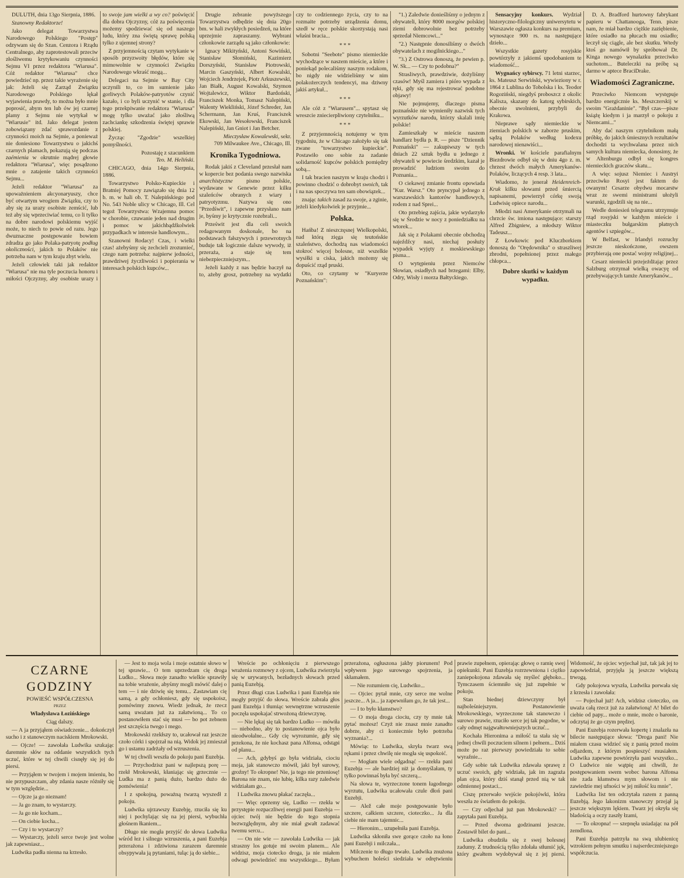DULUTH, dnia 13go Sierpnia, 1886.
Szanowny Redaktorze!
Jako delegat Towarzystwa Narodowego Polskiego "Postęp" odzywam się do Szan. Cenzora i Rządu Centralnego, aby zaprotestowali przeciw złośliwemu krytykowaniu czynności Sejmu VI przez redaktora "Wiarusa". Cóż redaktor "Wiarusa" chce powiedzieć np. przez takie wyrażenie się jak: Jeżeli się Zarząd Związku Narodowego Polskiego lękał wyjawienia prawdy, to można było mnie poprosić, abym ten lub ów jej czarnej plamy z Sejmu nie wytykał w "Wiarusie" itd. Jako delegat jestem zobowiązany zdać sprawozdanie z czynności moich na Sejmie, a ponieważ nie doniesiono Towarzystwu o jakichś czarnych plamach, pokazują się podczas zaémienia w okrutnie mądrej głowie redaktora "Wiarusa", więc posądzono mnie o zatajenie takich czynności Sejmu...
Jeżeli redaktor "Wiarusa" za upoważnieniem akcyonaryuszy, chce być otwartym wrogiem Związku, czy to aby się za urazy osobiste zemścić, lub też aby się wprzeciwiać temu, co li tylko na dobre narodowi polskiemu wyjść może, to niech to powie od razu. Jego dwuznaczne postępowanie bowiem zdradza go jako Polaka-patryotę podług okoliczności, jakich to Polaków nie potrzeba nam w tym kraju zbyt wielu.
Jeżeli człowiek taki jak redaktor "Wiarusa" nie ma tyle poczucia honoru i miłości Ojczyzny, aby osobiste urazy i to swoje jam wielki a wy co? poświęcić dla dobra Ojczyzny, cóż za poświęcenia możemy spodziewać się od naszego ludu, który zna świętą sprawę polską tylko z ujemnej strony?
Z przyjemnością czytam wytykanie w sposób przyzwoity błędów, które się mimowolnie w czynności Związku Narodowego wkraść mogą...
Delegaci na Sejmie w Bay City uczynili to, co im sumienie jako gorliwych Polaków-patryotów czynić kazało, i co byli uczynić w stanie, i dla tego przekpiwanie redaktora "Wiarusa" mogę tylko uważać jako złośliwą zachciankę szkodzenia świętej sprawie polskiej.
Życząc "Zgodzie" wszelkiej pomyślności.
Pozostaję z szacunkiem
Teo. M. Heliński.
CHICAGO, dnia 14go Sierpnia, 1886.
Towarzystwo Polsko-Kupieckie i Bratniej Pomocy zawiązało się dnia 12 b. m. w hali ob. T. Nalepińskiego pod No. 543 Noble ulicy w Chicago, Ill. Cel tegoż Towarzystwa: Wzajemna pomoc w chorobie, czuwanie jeden nad drugim i pomoc w jakichbądźkolwiek przypadkach w interesie handlowym...
Szanowni Rodacy! Czas, i wielki czas! ażebyśmy się zechcieli zrozumieć, czego nam potrzeba: najpierw jedności, prawdziwej życzliwości i popierania w interesach polskich kupców...
Drugie zebranie powyższego Towarzystwa odbędzie się dnia 20go bm. w hali zwykłych posiedzeń, na które uprzejmie zapraszamy. Wybrani członkowie zarządu są jako członkowie:
Ignacy Mikityński, Antoni Sowiński, Stanisław Słomiński, Kazimierz Dorszyński, Stanisław Piotrowski, Marcin Gaszyński, Albert Kowalski, Wojciech Jendrzejek, Piotr Arkuszewski, Jan Białk, August Kowalski, Szymon Wojtalewicz, Wiktor Bardoński, Franciszek Monka, Tomasz Nalepiński, Walenty Wiekliński, Józef Schreder, Jan Schermann, Jan Kruś, Franciszek Ekowski, Jan Wesołowski, Franciszek Nalepiński, Jan Gniot i Jan Betcher.
Mieczysław Kowalewski, sekr.
709 Milwaukee Ave., Chicago, Ill.
Kronika Tygodniowa.
Rodak jakiś z Cleveland przesłał nam w kopercie bez podania swego nazwiska anarchistyczne pismo polskie, wydawane w Genewie przez kilku szaleńców obranych z wiary i patryotyzmu. Nazywa się ono "Przedświt", i zapewne przysłano nam je, byśmy je krytycznie rozebrali...
Prześwit jest dla celi swoich redagowanym doskonale, bo na podstawach fałszywych i przewrotnych buduje tak logicznie dalsze wywody, iż przeraża, a staje się tem niebezpieczniejszym...
Jeżeli każdy z nas będzie baczył na to, ażeby grosz, potrzebny na wydatki czy to codziennego życia, czy to na rozmaite potrzeby urządzenia domu, szedł w ręce polskie skorzystają nasi właśni bracia...
* * *
Sobotni "Seebote" pismo niemieckie wychodzące w naszem mieście, a które i poniekąd polecaliśmy naszym rodakom, bo nigdy nie widzieliśmy w nim polakożerczych tendencyi, ma dziwny jakiś artykuł...
* * *
Ale cóż z "Wiarusem"... spytasz się wreszcie zniecierpliwiony czytelniku...
* * *
Z przyjemnością notujemy w tym tygodniu, że w Chicago założyło się tak zwane "towarzystwo kupieckie". Postawiło ono sobie za zadanie solidarność kupców polskich pomiędzy sobą...
I tak bracien naszym w kraju chodzi i powinno chodzić o dobrobyt swoich, tak i na nas spoczywa ten sam obowiązek...
znając takich zasad za swoje, a zginie, jeżeli kiedykolwiek je przyjmie...
Polska.
Hańba! Z nieszczęsnej Wielkopolski, nad którą zięga się teutońskie szaleństwo, dochodzą nas wiadomości stokroć więcej bolesne, niż wszelkie wysiłki u ciska, jakich możemy się dopuścić rząd pruski.
Oto, co czytamy w "Kuryerze Poznańskim":
"1.) Zaledwie donieśliśmy o jednym z obywateli, który 8000 morgów polskiej ziemi dobrowolnie bez potrzeby sprzedał Niemcowi..."
"2.) Następnie donosiliśmy o dwóch obywatelach z mogilnickiego..."
"3.) Z Ostrowa donoszą, że pewien p. W. Sk... — Czy to podobna?"
Strasliwych, prawdziwie, dożyliśmy czasów! Myśl zamiera i pióro wypada z ręki, gdy się ma rejestrować podobne objawy!
Nie pojmujemy, dlaczego pisma poznańskie nie wymieniły nazwisk tych wyrzutków narodu, którzy skalali imię polskie!
Zamieszkały w mieście naszem handlarz bydła p. R. — pisze "Dziennik Poznański" — zakupiwszy w tych dniach 22 sztuk bydła u jednego z obywateli w powiecie średzkim, kazał je prowadzić ludziom swoim do Poznania...
O ciekawej zmianie frontu opowiada "Kur. Warsz." Oto pryncypał jednego z warszawskich kantorów handlowych, rodem z nad Sprei...
Oto przebieg zajścia, jakie wydarzyło się w Środzie w nocy z poniedziałku na wtorek...
Jak się z Polakami obecnie obchodzą najeźdźcy nasi, niechaj posłuży wypadek wyjęty z moskiewskiego pisma...
O wytępieniu przez Niemców Słowian, osiadłych nad brzegami: Elby, Odry, Wisły i morza Bałtyckiego.
Sensacyjny konkurs. Wydział historyczno-filologiczny uniwersytetu w Warszawie ogłasza konkurs na premium, wynoszące 900 rs. na następujące dzieło...
Wszystkie gazety rosyjskie powtórzyły z jakiemś upodobaniem te wiadomość...
Wygnańcy sybirscy. 71 letni starzec, ks. Mateusz Serwiński, wywieziony w r. 1864 z Lublina do Tobolska i ks. Teodor Rogoziński, niegdyś proboszcz z okolic Kalisza, skazany do katorg sybirskich, obecnie uwolnieni, przybyli do Krakowa.
Nieprawe sądy niemieckie w ziemiach polskich w zaborze pruskim, sądzą Polaków według kodexu narodowej nienawiści...
Wronki. W kościele parafialnym Biezdrowie odbył się w dniu 4go z. m. chrzest dwóch małych Amerykanów-Polaków, liczących 4 resp. 3 lata...
Wiadomo, że jenerał Heidenreich-Kruk kilku słowami przed śmiercią napisanemi, powierzył córkę swoją Ludwisię opiece narodu...
Młodzi nasi Amerykanie otrzymali na chrzcie św. imiona następujące: starszy Alfred Zbigniew, a młodszy Wiktor Tadeusz...
Z Łowkowic pod Kluczborkiem donoszą do "Orędownika" o straszliwej zbrodni, popełnionej przez małego chłopca...
Dobre skutki w każdym wypadku.
D. A. Bradford hurtowny fabrykant papieru w Chattanooga, Tenn. pisze nam, że miał bardzo ciężkie zaziębienie, które osiadło na płucach mu osiadło; leczył się ciągle, ale bez skutku. Wtedy ktoś go namówił by spróbował Dr. Kinga nowego wynalazku przeciwko suchotom... Buteleczki na próbę są darmo w aptece BraciDrake.
Wiadomości Zagraniczne.
Przeciwko Niemcom występuje bardzo energicznie ks. Meszczerskij w swoim "Grażdaninie". "Był czas—pisze książę kiedym i ja marzył o pokoju z Niemcami..."
Aby dać naszym czytelnikom małą próbkę, do jakich śmiesznych rezultatów dochodzi ta wychwalana przez nich samych kultura niemiecka, donosimy, że w Altenburgu odbył się kongres niemieckich graczów skatu...
A więc sojusz Niemiec i Austryi przeciwko Rosyi jest faktem do owanym! Cesarze obydwu mocarstw wraz ze swemi ministrami ułożyli warunki, zgodzili się na nie...
Wedle doniesień telegramu utrzymuje rząd rosyjski w każdym mieście i miasteczku bułgarskim płatnych agentów i szpiegów...
W Belfast, w Irlandyi rozruchy jeszcze nieskończone, owszem przybierają one postać wojny religijnej...
Cesarz niemiecki przejeżdżając przez Salzburg otrzymał wielką owacyę od przebywających tamże Amerykanów...
CZARNE GODZINY
POWIEŚĆ WSPÓŁCZESNA
PRZEZ
Władysława Łozińskiego
Ciąg dalszy.
— A ja przyjąłem oświadczenie... dokończył sucho i z stanowczym naciskiem Mrokowski.
— Ojcze! — zawołała Ludwika szukając daremnie słów na oddanie wszystkich tych uczuć, które w tej chwili cisnęły się jej do piersi.
— Przyjąłem w twojem i mojem imieniu, bo nie przypuszczam, aby zdania nasze różniły się w tym względzie...
— Ojcze ja go nieznam!
— Ja go znam, to wystarczy.
— Ja go nie kocham...
— On ciebie kocha...
— Czy i to wystarczy?
— Wystarczy, jeżeli serce twoje jest wolne jak zapewniasz...
Ludwika padła nienna na krzesło.
— Jest to moja wola i moje ostatnie słowo w tej sprawie... O tem uprzedzam cię droga Ludko... Słowa moje zanadto wielkie sprawiły na tobie wrażenie, abyśmy mogli mówić dalej o tem — i nie dziwię się temu... Zastawiam cię samą, a gdy ochłoniesz, gdy się uspokoisz, pomówimy znowu. Wiedz jednak, że rzecz samą uważam już za załatwioną... To co postanowiłem stać się musi — bo pot zebnem jest szczęścia twego i mego.
Mrokowski rzekłszy to, ucałował raz jeszcze czoło córki i spojrzał na nią. Widok jej zmieszał go i ustamu zadrżały od wzruszenia.
W tej chwili weszła do pokoju pani Euzebja.
— Przychodzisz pani w najlepszą porę — rzekł Mrokowski, kłaniając się grzecznie — Ludka ma z panią dużo, bardzo dużo do pomówienia!
I z spokojną, poważną twarzą wyszedł z pokoju.
Ludwika ujrzawszy Euzebję, rzuciła się ku niej i pochylając się na jej piersi, wybuchła głośnem łkaniem...
Długo nie mogła przyjść do słowa Ludwika wśród łez i silnego wzruszenia, a pani Euzebja przerażona i zdziwiona zarazem daremnie obsypywała ją pytaniami, tuląc ją do siebie...
Wreście po ochłonięciu z pierwszego wrażenia rozmowy z ojcem, Ludwika zwierzyła się w urywanych, bezładnych słowach przed panią Euzebją.
Przez długi czas Ludwika i pani Euzebja nie mogły przyjść do słowa. Wreście zabrała głos pani Euzebja i tłumiąc wewnętrzne wzruszenie poczęła uspokajać strwożoną dziewczynę.
— Nie lękaj się tak bardzo Ludko — mówiła — niebodno, aby to postanowienie ojca było nieodwołalne... Gdy cię wyrozumie, gdy się przekona, że nie kochasz pana Alfonsa, odstąpi od planu...
— Ach, gdybyś go była widziała, ciociu moja, jak stanowczo mówił, jaki był surowy, groźny! To okropne! Nie, ja tego nie przeniosę! Barona nie znam, nie lubię, kilka razy zaledwie widziałam go...
I Ludwika znowu płakać zaczęła...
— Więc oprzemy się, Ludko — rzekła w przystępie rozpaczliwej energji pani Euzebja — ojciec twój nie będzie do tego stopnia bezwzględnym, aby nie miał gwałt zadawać twemu sercu...
— On nie wie — zawołała Ludwika — jak straszny los gotuje mi swoim planem... Ale widzisz, moja ciotecko droga, ja nie miałem odwagi powiedzieć mu wszystkiego... Byłam przerażona, ogłuszona jakby piorunem! Pod wpływem jego surowego spojrzenia, ja skłamałem.
— Nie rozumiem cię, Ludwiko...
— Ojciec pytał mnie, czy serce me wolne jeszcze... A ja... ja zapewniłam go, że tak jest...
— I to było kłamstwo?
— O moja droga ciociu, czy ty mnie tak pytać możesz! Czyż nie znasz mnie zanadto dobrze, aby ci koniecznie było potrzeba wyznania?...
Mówiąc to Ludwika, skryła twarz swą rękami i przez chwilę nie mogła się uspokoić.
— Mogłam wiele odgadnąć — rzekła pani Euzebja — ale bardziej niż ja domyślałam, ty tylko powinnaś była być szczerą...
Na słowa te, wyrzeczone tonem łagodnego wyrzutu, Ludwika ucałowała czule dłoń pani Euzebji.
— Alež całe moje postępowanie było szczere, całkiem szczere, cioteczko... Ja dla ciebie nie mam tajemnic...
— Hieronim... uzupełniła pani Euzebja.
Ludwika skłoniła swe gorące czoło na łono pani Euzebji i milczała...
Milczenie to długo trwało. Ludwika znużona wybuchem boleści siedziała w odrętwieniu prawie zupełnem, opierając głowę o ramię swej opiekunki. Pani Euzebja rozrzewniona i ciężko zaniepokojona zdawała się myśleć głęboko... Tymczasem ściemniło się już zupełnie w pokoju.
Stan biednej dziewczyny był najboleśniejszym. Postanowienie Mrokowskiego, wyrzeczone tak stanowczo i surowo prawie, rzuciło serce jej tak pogodne, w cały odmęt najgwałtowniejszych uczuć...
Kochała Hieronima a miłość ta stała się w jednej chwili poczuciem silnem i pełnem... Dziś może po raz pierwszy powiedziała to sobie wyraźnie...
Gdy sobie tak Ludwika zdawała sprawę z uczuć swoich, gdy widziała, jak im zagraża plan ojca, który dziś stanął przed nią w tak odmiennej postaci...
Ciszę przerwało wejście pokojówki, która weszła ze światłem do pokoju.
— Czy odjechał już pan Mrokowski? — zapytała pani Euzebja.
— Przed dwoma godzinami jeszcze. Zostawił bilet do pani...
Ludwika obudziła się z swej bolesnej zadumy. Z trudnością tylko zdołała stłumić jęk, który gwałtem wydobywał się z jej piersi. Widomość, że ojciec wyjechał już, tak jak jej to zapowiedział, przyjęła ją jeszcze większą trwogą.
Gdy pokojowa wyszła, Ludwika porwała się z krzesła i zawołała:
— Pojechał już! Ach, widzisz cioteczko, on uważa całą rzecz już za załatwioną! A! bilet do ciebie od papy... może o mnie, może o baronie, odczytaj że go czym prędzej.
Pani Euzebja rozerwała kopertę i znalazła na bilecie następujące słowa: "Droga pani! Nie miałem czasu widzieć się z panią przed moim odjazdem, z którym pospieszyć musiałem. Ludwika zapewne powtórzyła pani wszystko... O Ludwice nie wątpię ani chwili, że postępowaniem swem wobec barona Alfonsa nie zada kłamstwa mym słowom i nie zawiedzie mej ufności w jej miłość ku mnie".
Ludwika list ten odczytała razem z panną Euzebją. Jego lakonizm stanowczy przejął ją jeszcze większym lękiem. Twarz jej okryła się bladością a oczy zaszły łzami,
— To okropna! — szepnęła usiadając na pół zemdlona.
Pani Euzebja patrzyła na swą ulubienicę wzrokiem pełnym smutku i najserdeczniejszego współczucia.